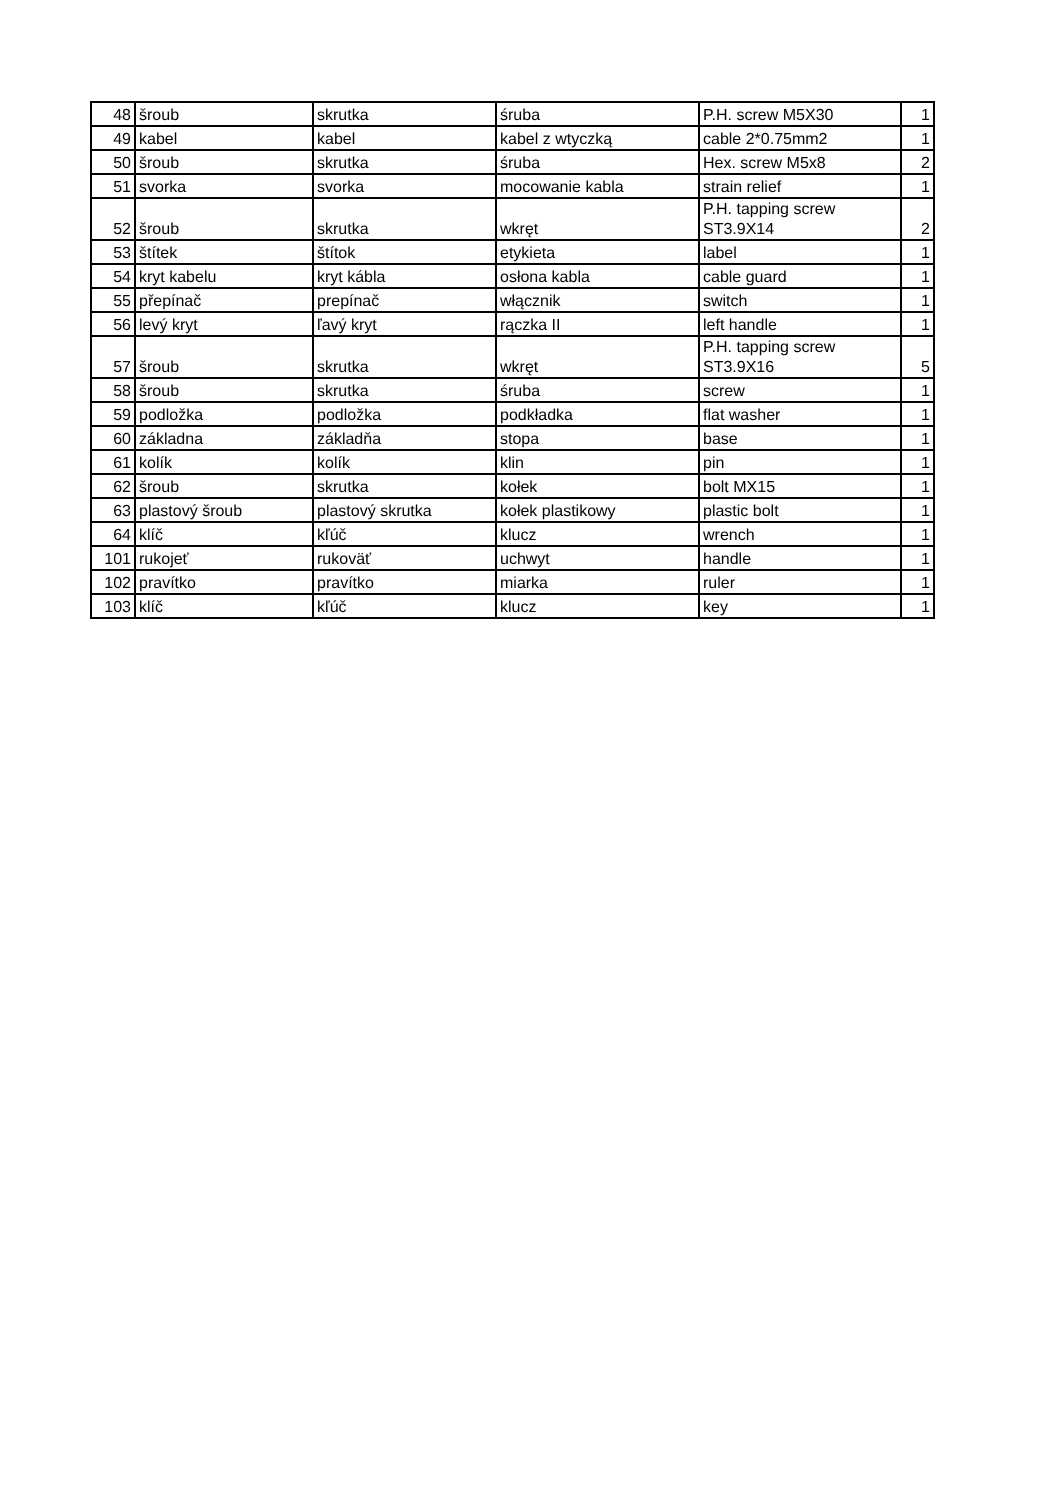| 48 | šroub | skrutka | śruba | P.H. screw M5X30 | 1 |
| 49 | kabel | kabel | kabel z wtyczką | cable 2*0.75mm2 | 1 |
| 50 | šroub | skrutka | śruba | Hex. screw M5x8 | 2 |
| 51 | svorka | svorka | mocowanie kabla | strain relief | 1 |
| 52 | šroub | skrutka | wkręt | P.H. tapping screw ST3.9X14 | 2 |
| 53 | štítek | štítok | etykieta | label | 1 |
| 54 | kryt kabelu | kryt kábla | osłona kabla | cable guard | 1 |
| 55 | přepínač | prepínač | włącznik | switch | 1 |
| 56 | levý kryt | ľavý kryt | rączka II | left handle | 1 |
| 57 | šroub | skrutka | wkręt | P.H. tapping screw ST3.9X16 | 5 |
| 58 | šroub | skrutka | śruba | screw | 1 |
| 59 | podložka | podložka | podkładka | flat washer | 1 |
| 60 | základna | základňa | stopa | base | 1 |
| 61 | kolík | kolík | klin | pin | 1 |
| 62 | šroub | skrutka | kołek | bolt MX15 | 1 |
| 63 | plastový šroub | plastový skrutka | kołek plastikowy | plastic bolt | 1 |
| 64 | klíč | kľúč | klucz | wrench | 1 |
| 101 | rukojeť | rukoväť | uchwyt | handle | 1 |
| 102 | pravítko | pravítko | miarka | ruler | 1 |
| 103 | klíč | kľúč | klucz | key | 1 |